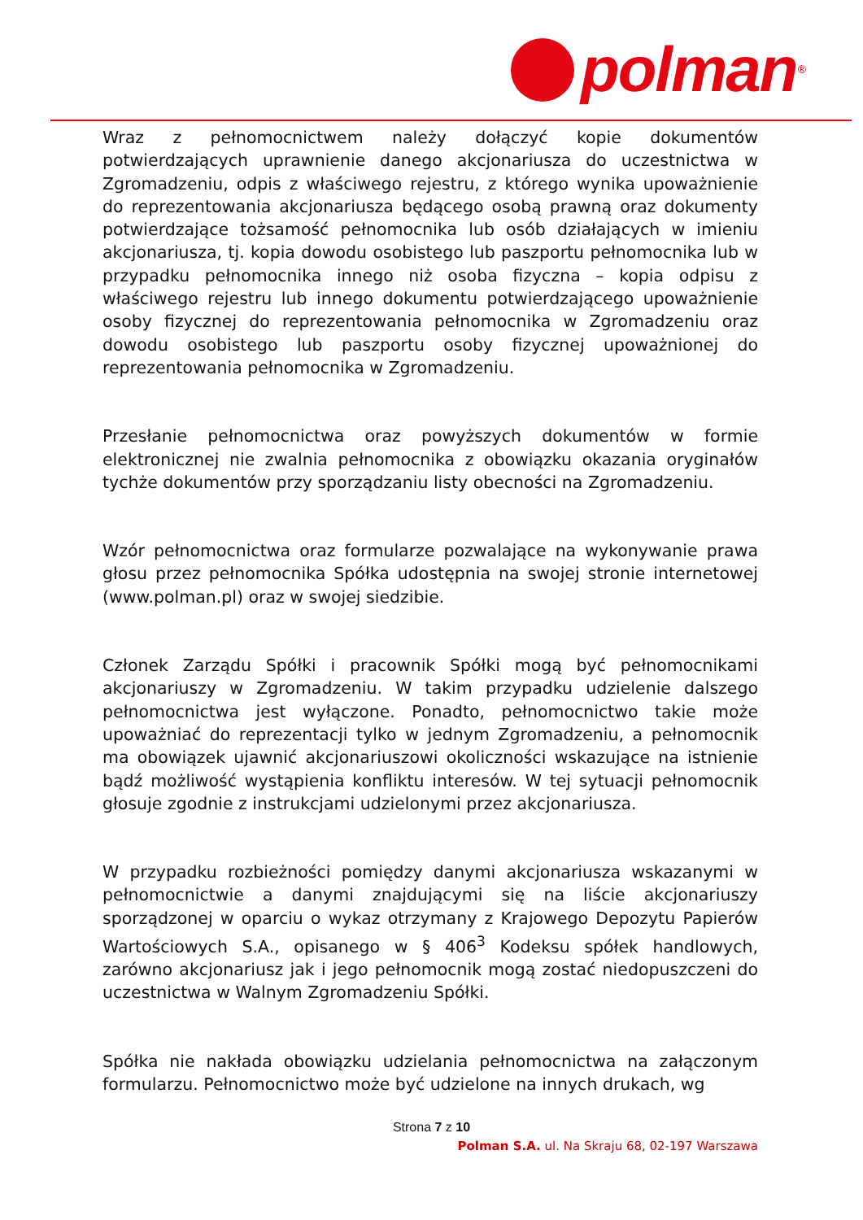polman
<sup>®</sup>
Wraz z pełnomocnictwem należy dołączyć kopie dokumentów potwierdzających uprawnienie danego akcjonariusza do uczestnictwa w Zgromadzeniu, odpis z właściwego rejestru, z którego wynika upoważnienie do reprezentowania akcjonariusza będącego osobą prawną oraz dokumenty potwierdzające tożsamość pełnomocnika lub osób działających w imieniu akcjonariusza, tj. kopia dowodu osobistego lub paszportu pełnomocnika lub w przypadku pełnomocnika innego niż osoba fizyczna – kopia odpisu z właściwego rejestru lub innego dokumentu potwierdzającego upoważnienie osoby fizycznej do reprezentowania pełnomocnika w Zgromadzeniu oraz dowodu osobistego lub paszportu osoby fizycznej upoważnionej do reprezentowania pełnomocnika w Zgromadzeniu.
Przesłanie pełnomocnictwa oraz powyższych dokumentów w formie elektronicznej nie zwalnia pełnomocnika z obowiązku okazania oryginałów tychże dokumentów przy sporządzaniu listy obecności na Zgromadzeniu.
Wzór pełnomocnictwa oraz formularze pozwalające na wykonywanie prawa głosu przez pełnomocnika Spółka udostępnia na swojej stronie internetowej (www.polman.pl) oraz w swojej siedzibie.
Członek Zarządu Spółki i pracownik Spółki mogą być pełnomocnikami akcjonariuszy w Zgromadzeniu. W takim przypadku udzielenie dalszego pełnomocnictwa jest wyłączone. Ponadto, pełnomocnictwo takie może upoważniać do reprezentacji tylko w jednym Zgromadzeniu, a pełnomocnik ma obowiązek ujawnić akcjonariuszowi okoliczności wskazujące na istnienie bądź możliwość wystąpienia konfliktu interesów. W tej sytuacji pełnomocnik głosuje zgodnie z instrukcjami udzielonymi przez akcjonariusza.
W przypadku rozbieżności pomiędzy danymi akcjonariusza wskazanymi w pełnomocnictwie a danymi znajdującymi się na liście akcjonariuszy sporządzonej w oparciu o wykaz otrzymany z Krajowego Depozytu Papierów Wartościowych S.A., opisanego w § 406<sup>3</sup> Kodeksu spółek handlowych, zarówno akcjonariusz jak i jego pełnomocnik mogą zostać niedopuszczeni do uczestnictwa w Walnym Zgromadzeniu Spółki.
Spółka nie nakłada obowiązku udzielania pełnomocnictwa na załączonym formularzu. Pełnomocnictwo może być udzielone na innych drukach, wg
Strona 7 z 10
Polman S.A. ul. Na Skraju 68, 02-197 Warszawa